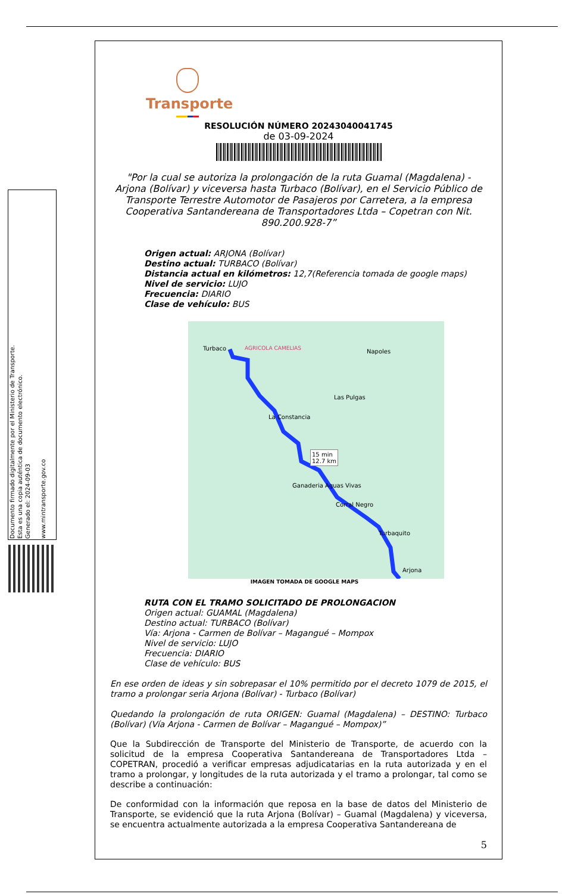Documento firmado digitalmente por el Ministerio de Transporte.
Esta es una copia auténtica de documento electrónico.
Generado el: 2024-09-03
www.mintransporte.gov.co
Transporte
RESOLUCIÓN NÚMERO 20243040041745
de 03-09-2024
"Por la cual se autoriza la prolongación de la ruta Guamal (Magdalena) - Arjona (Bolívar) y viceversa hasta Turbaco (Bolívar), en el Servicio Público de Transporte Terrestre Automotor de Pasajeros por Carretera, a la empresa Cooperativa Santandereana de Transportadores Ltda – Copetran con Nit. 890.200.928-7”
Origen actual: ARJONA (Bolívar)
Destino actual: TURBACO (Bolívar)
Distancia actual en kilómetros: 12,7(Referencia tomada de google maps)
Nivel de servicio: LUJO
Frecuencia: DIARIO
Clase de vehículo: BUS
Turbaco AGRICOLA CAMELIAS Napoles
Las Pulgas
La Constancia
15 min
12.7 km
Ganaderia Aguas Vivas
Corral Negro
Turbaquito
Arjona
IMAGEN TOMADA DE GOOGLE MAPS
RUTA CON EL TRAMO SOLICITADO DE PROLONGACION
Origen actual: GUAMAL (Magdalena)
Destino actual: TURBACO (Bolívar)
Vía: Arjona - Carmen de Bolívar – Magangué – Mompox
Nivel de servicio: LUJO
Frecuencia: DIARIO
Clase de vehículo: BUS
En ese orden de ideas y sin sobrepasar el 10% permitido por el decreto 1079 de 2015, el tramo a prolongar seria Arjona (Bolívar) - Turbaco (Bolívar)
Quedando la prolongación de ruta ORIGEN: Guamal (Magdalena) – DESTINO: Turbaco (Bolívar) (Vía Arjona - Carmen de Bolívar – Magangué – Mompox)”
Que la Subdirección de Transporte del Ministerio de Transporte, de acuerdo con la solicitud de la empresa Cooperativa Santandereana de Transportadores Ltda – COPETRAN, procedió a verificar empresas adjudicatarias en la ruta autorizada y en el tramo a prolongar, y longitudes de la ruta autorizada y el tramo a prolongar, tal como se describe a continuación:
De conformidad con la información que reposa en la base de datos del Ministerio de Transporte, se evidenció que la ruta Arjona (Bolívar) – Guamal (Magdalena) y viceversa, se encuentra actualmente autorizada a la empresa Cooperativa Santandereana de
5